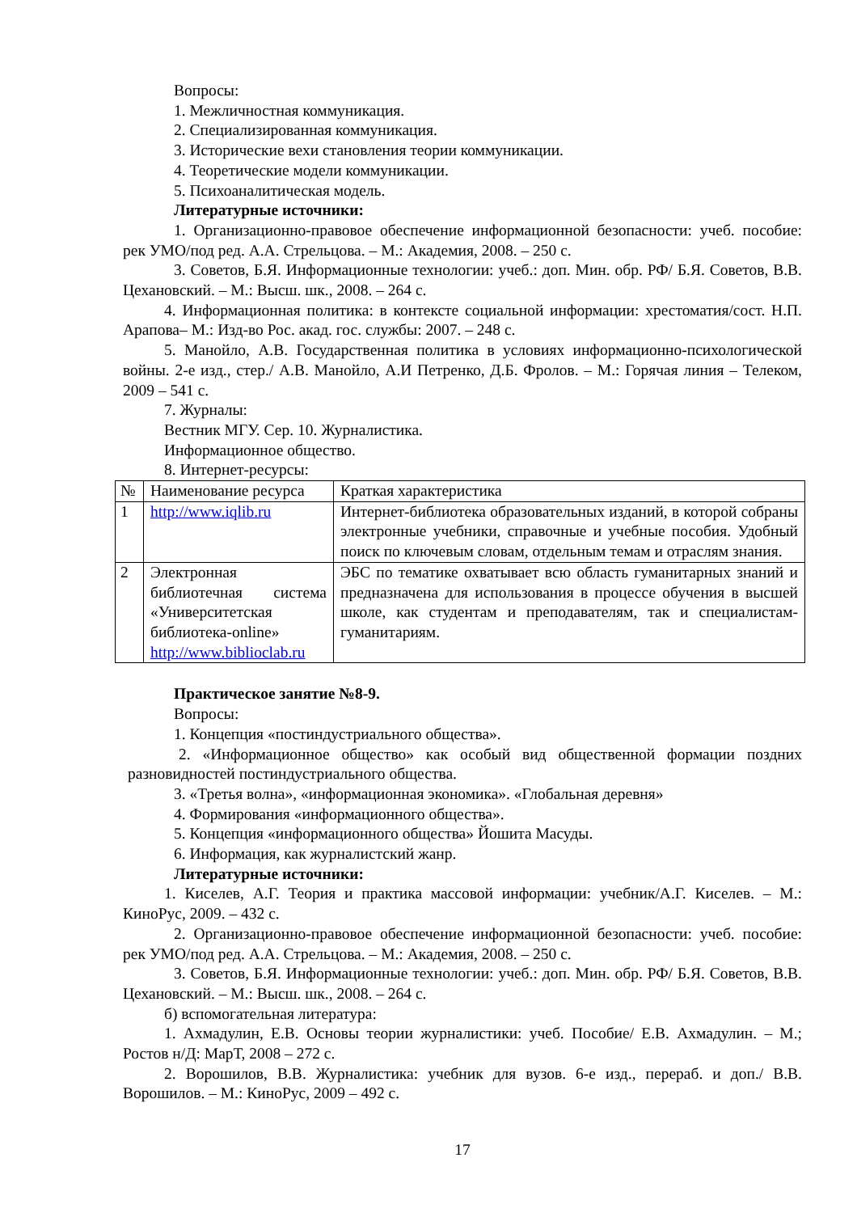Вопросы:
1. Межличностная коммуникация.
2. Специализированная коммуникация.
3. Исторические вехи становления теории коммуникации.
4. Теоретические модели коммуникации.
5. Психоаналитическая модель.
Литературные источники:
1. Организационно-правовое обеспечение информационной безопасности: учеб. пособие: рек УМО/под ред. А.А. Стрельцова. – М.: Академия, 2008. – 250 с.
3. Советов, Б.Я. Информационные технологии: учеб.: доп. Мин. обр. РФ/ Б.Я. Советов, В.В. Цехановский. – М.: Высш. шк., 2008. – 264 с.
4. Информационная политика: в контексте социальной информации: хрестоматия/сост. Н.П. Арапова– М.: Изд-во Рос. акад. гос. службы: 2007. – 248 с.
5. Манойло, А.В. Государственная политика в условиях информационно-психологической войны. 2-е изд., стер./ А.В. Манойло, А.И Петренко, Д.Б. Фролов. – М.: Горячая линия – Телеком, 2009 – 541 с.
7. Журналы:
Вестник МГУ. Сер. 10. Журналистика.
Информационное общество.
8. Интернет-ресурсы:
| № | Наименование ресурса | Краткая характеристика |
| 1 | http://www.iqlib.ru | Интернет-библиотека образовательных изданий, в которой собраны электронные учебники, справочные и учебные пособия. Удобный поиск по ключевым словам, отдельным темам и отраслям знания. |
| 2 | Электронная библиотечная система «Университетская библиотека-online» http://www.biblioclab.ru | ЭБС по тематике охватывает всю область гуманитарных знаний и предназначена для использования в процессе обучения в высшей школе, как студентам и преподавателям, так и специалистам-гуманитариям. |
Практическое занятие №8-9.
Вопросы:
1. Концепция «постиндустриального общества».
2. «Информационное общество» как особый вид общественной формации поздних разновидностей постиндустриального общества.
3. «Третья волна», «информационная экономика». «Глобальная деревня»
4. Формирования «информационного общества».
5. Концепция «информационного общества» Йошита Масуды.
6. Информация, как журналистский жанр.
Литературные источники:
1. Киселев, А.Г. Теория и практика массовой информации: учебник/А.Г. Киселев. – М.: КиноРус, 2009. – 432 с.
2. Организационно-правовое обеспечение информационной безопасности: учеб. пособие: рек УМО/под ред. А.А. Стрельцова. – М.: Академия, 2008. – 250 с.
3. Советов, Б.Я. Информационные технологии: учеб.: доп. Мин. обр. РФ/ Б.Я. Советов, В.В. Цехановский. – М.: Высш. шк., 2008. – 264 с.
б) вспомогательная литература:
1. Ахмадулин, Е.В. Основы теории журналистики: учеб. Пособие/ Е.В. Ахмадулин. – М.; Ростов н/Д: МарТ, 2008 – 272 с.
2. Ворошилов, В.В. Журналистика: учебник для вузов. 6-е изд., перераб. и доп./ В.В. Ворошилов. – М.: КиноРус, 2009 – 492 с.
17